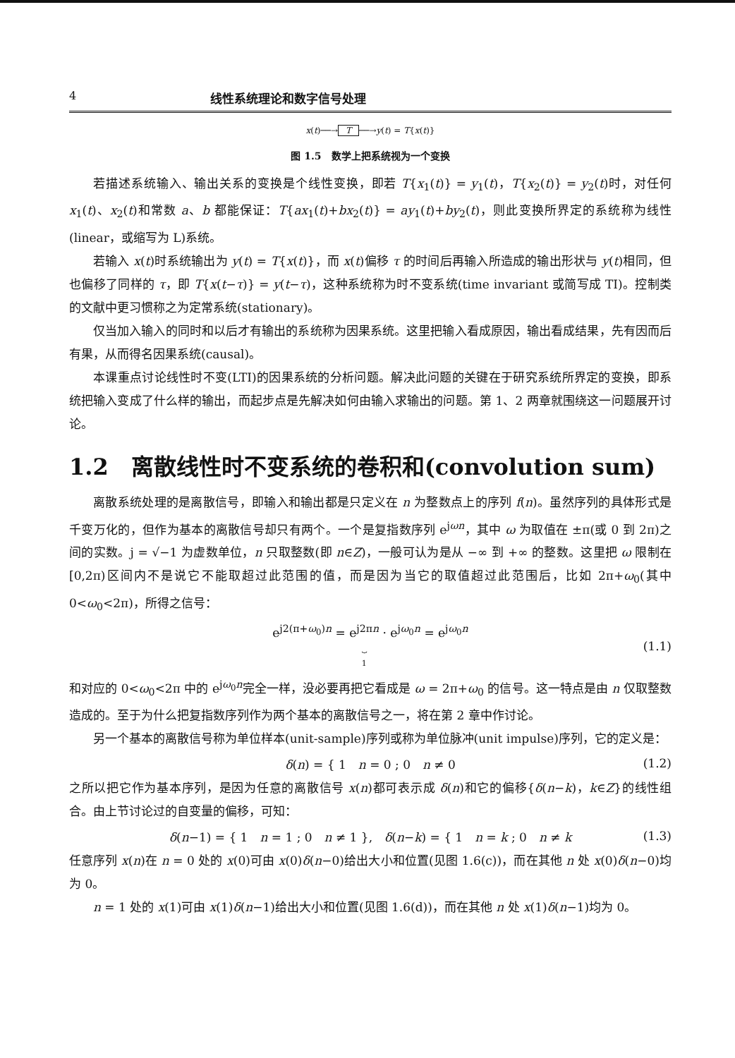4 线性系统理论和数字信号处理
x(t)──→ T ──→y(t) = T{x(t)}
图 1.5　数学上把系统视为一个变换
若描述系统输入、输出关系的变换是个线性变换，即若 T{x<sub>1</sub>(t)} = y<sub>1</sub>(t)，T{x<sub>2</sub>(t)} = y<sub>2</sub>(t)时，对任何 x<sub>1</sub>(t)、x<sub>2</sub>(t)和常数 a、b 都能保证：T{ax<sub>1</sub>(t)+bx<sub>2</sub>(t)} = ay<sub>1</sub>(t)+by<sub>2</sub>(t)，则此变换所界定的系统称为线性(linear，或缩写为 L)系统。
若输入 x(t)时系统输出为 y(t) = T{x(t)}，而 x(t)偏移 τ 的时间后再输入所造成的输出形状与 y(t)相同，但也偏移了同样的 τ，即 T{x(t−τ)} = y(t−τ)，这种系统称为时不变系统(time invariant 或简写成 TI)。控制类的文献中更习惯称之为定常系统(stationary)。
仅当加入输入的同时和以后才有输出的系统称为因果系统。这里把输入看成原因，输出看成结果，先有因而后有果，从而得名因果系统(causal)。
本课重点讨论线性时不变(LTI)的因果系统的分析问题。解决此问题的关键在于研究系统所界定的变换，即系统把输入变成了什么样的输出，而起步点是先解决如何由输入求输出的问题。第 1、2 两章就围绕这一问题展开讨论。
1.2　离散线性时不变系统的卷积和(convolution sum)
离散系统处理的是离散信号，即输入和输出都是只定义在 n 为整数点上的序列 f(n)。虽然序列的具体形式是千变万化的，但作为基本的离散信号却只有两个。一个是复指数序列 e<sup>jωn</sup>，其中 ω 为取值在 ±π(或 0 到 2π)之间的实数。j = √−1 为虚数单位，n 只取整数(即 n∈Z)，一般可认为是从 −∞ 到 +∞ 的整数。这里把 ω 限制在[0,2π)区间内不是说它不能取超过此范围的值，而是因为当它的取值超过此范围后，比如 2π+ω<sub>0</sub>(其中 0<ω<sub>0</sub><2π)，所得之信号：
e<sup>j2(π+ω<sub>0</sub>)n</sup> = e<sup>j2πn</sup>
⏟
1 · e<sup>jω<sub>0</sub>n</sup> = e<sup>jω<sub>0</sub>n</sup> (1.1)
和对应的 0<ω<sub>0</sub><2π 中的 e<sup>jω<sub>0</sub>n</sup>完全一样，没必要再把它看成是 ω = 2π+ω<sub>0</sub> 的信号。这一特点是由 n 仅取整数造成的。至于为什么把复指数序列作为两个基本的离散信号之一，将在第 2 章中作讨论。
另一个基本的离散信号称为单位样本(unit-sample)序列或称为单位脉冲(unit impulse)序列，它的定义是：
δ(n) = { 1　n = 0 ; 0　n ≠ 0 (1.2)
之所以把它作为基本序列，是因为任意的离散信号 x(n)都可表示成 δ(n)和它的偏移{δ(n−k)，k∈Z}的线性组合。由上节讨论过的自变量的偏移，可知：
δ(n−1) = { 1　n = 1 ; 0　n ≠ 1 },　δ(n−k) = { 1　n = k ; 0　n ≠ k (1.3)
任意序列 x(n)在 n = 0 处的 x(0)可由 x(0)δ(n−0)给出大小和位置(见图 1.6(c))，而在其他 n 处 x(0)δ(n−0)均为 0。
n = 1 处的 x(1)可由 x(1)δ(n−1)给出大小和位置(见图 1.6(d))，而在其他 n 处 x(1)δ(n−1)均为 0。